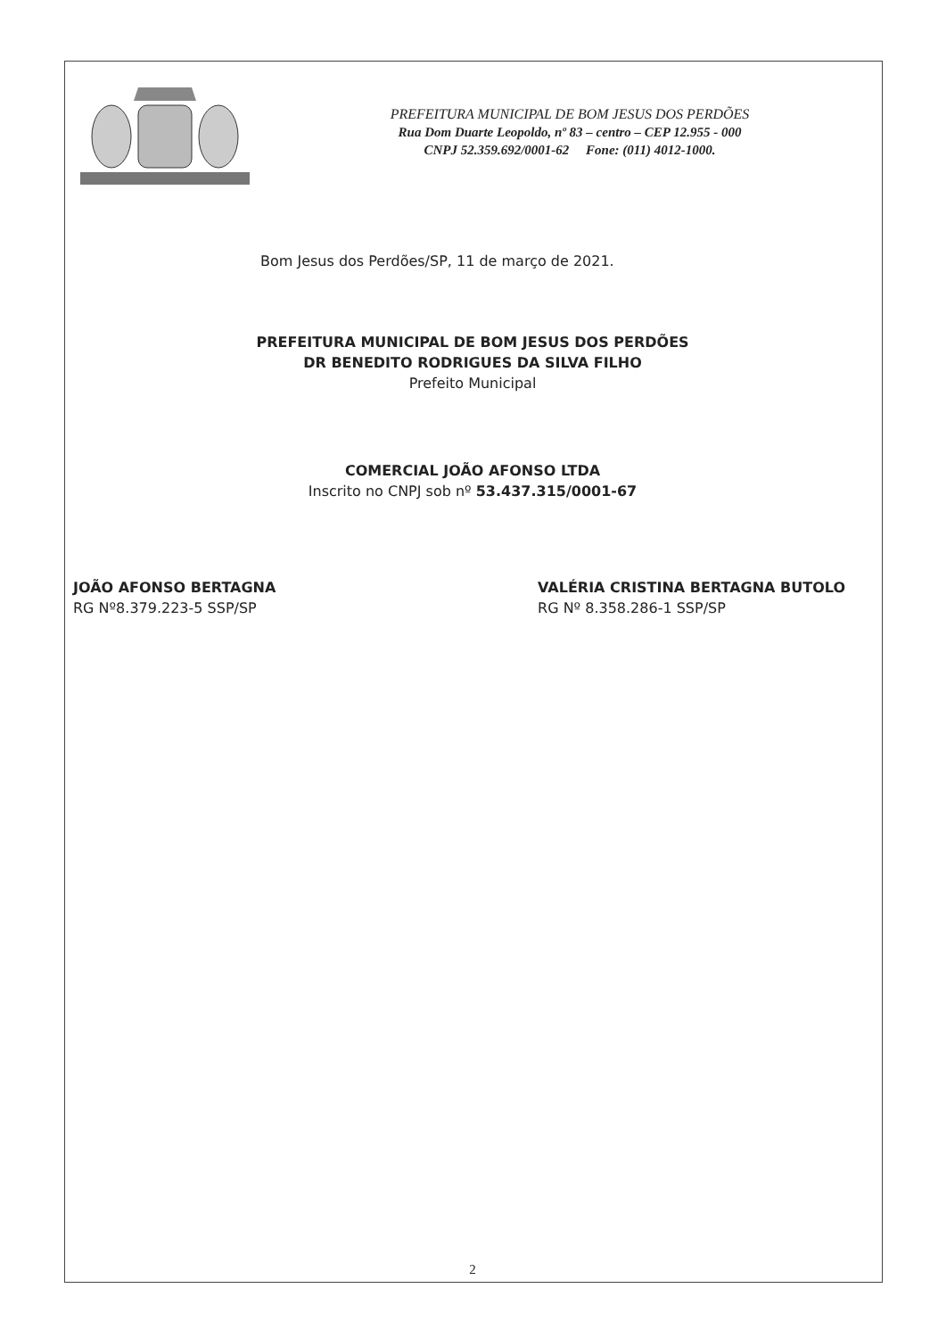PREFEITURA MUNICIPAL DE BOM JESUS DOS PERDÕES
Rua Dom Duarte Leopoldo, nº 83 – centro – CEP 12.955 - 000
CNPJ 52.359.692/0001-62 Fone: (011) 4012-1000.
Bom Jesus dos Perdões/SP, 11 de março de 2021.
PREFEITURA MUNICIPAL DE BOM JESUS DOS PERDÕES
DR BENEDITO RODRIGUES DA SILVA FILHO
Prefeito Municipal
COMERCIAL JOÃO AFONSO LTDA
Inscrito no CNPJ sob nº 53.437.315/0001-67
JOÃO AFONSO BERTAGNA
RG Nº8.379.223-5 SSP/SP
VALÉRIA CRISTINA BERTAGNA BUTOLO
RG Nº 8.358.286-1 SSP/SP
2